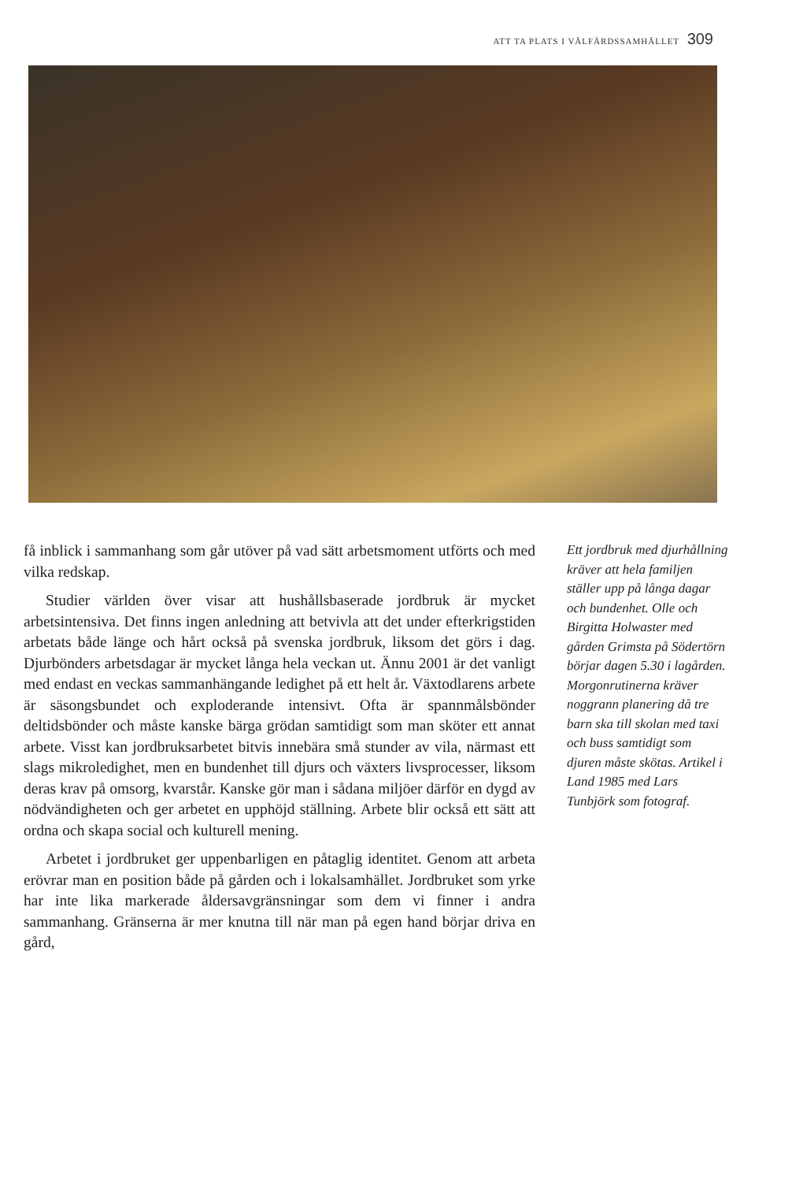ATT TA PLATS I VÄLFÄRDSSAMHÄLLET 309
få inblick i sammanhang som går utöver på vad sätt arbetsmoment utförts och med vilka redskap.
Studier världen över visar att hushållsbaserade jordbruk är mycket arbetsintensiva. Det finns ingen anledning att betvivla att det under efterkrigstiden arbetats både länge och hårt också på svenska jordbruk, liksom det görs i dag. Djurbönders arbetsdagar är mycket långa hela veckan ut. Ännu 2001 är det vanligt med endast en veckas sammanhängande ledighet på ett helt år. Växtodlarens arbete är säsongsbundet och exploderande intensivt. Ofta är spannmålsbönder deltidsbönder och måste kanske bärga grödan samtidigt som man sköter ett annat arbete. Visst kan jordbruksarbetet bitvis innebära små stunder av vila, närmast ett slags mikroledighet, men en bundenhet till djurs och växters livsprocesser, liksom deras krav på omsorg, kvarstår. Kanske gör man i sådana miljöer därför en dygd av nödvändigheten och ger arbetet en upphöjd ställning. Arbete blir också ett sätt att ordna och skapa social och kulturell mening.
Arbetet i jordbruket ger uppenbarligen en påtaglig identitet. Genom att arbeta erövrar man en position både på gården och i lokalsamhället. Jordbruket som yrke har inte lika markerade åldersavgränsningar som dem vi finner i andra sammanhang. Gränserna är mer knutna till när man på egen hand börjar driva en gård,
Ett jordbruk med djurhållning kräver att hela familjen ställer upp på långa dagar och bundenhet. Olle och Birgitta Holwaster med gården Grimsta på Södertörn börjar dagen 5.30 i lagården. Morgonrutinerna kräver noggrann planering då tre barn ska till skolan med taxi och buss samtidigt som djuren måste skötas. Artikel i Land 1985 med Lars Tunbjörk som fotograf.